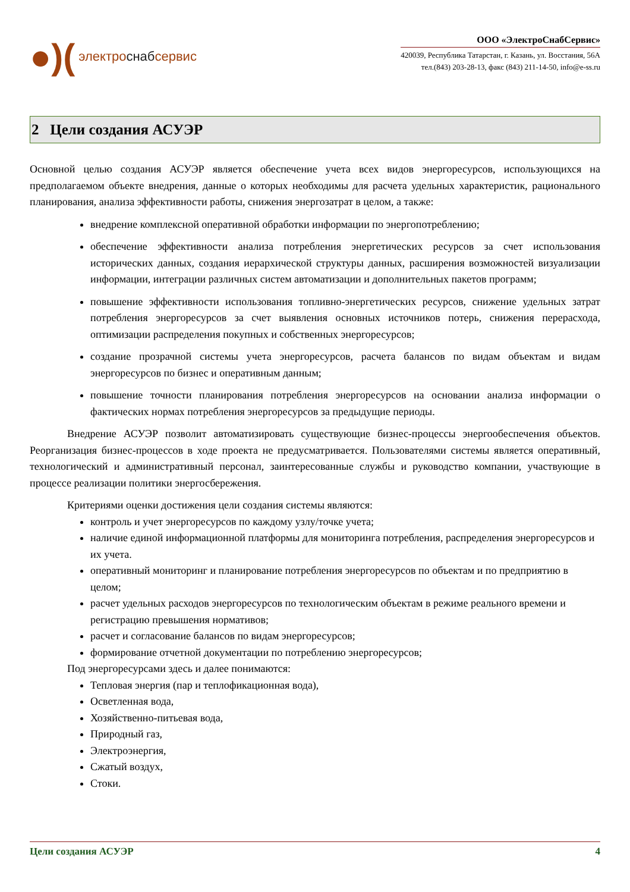●)(электро снаб сервис
ООО «ЭлектроСнабСервис»
420039, Республика Татарстан, г. Казань, ул. Восстания, 56А
тел.(843) 203-28-13, факс (843) 211-14-50, info@e-ss.ru
2 Цели создания АСУЭР
Основной целью создания АСУЭР является обеспечение учета всех видов энергоресурсов, использующихся на предполагаемом объекте внедрения, данные о которых необходимы для расчета удельных характеристик, рационального планирования, анализа эффективности работы, снижения энергозатрат в целом, а также:
внедрение комплексной оперативной обработки информации по энергопотреблению;
обеспечение эффективности анализа потребления энергетических ресурсов за счет использования исторических данных, создания иерархической структуры данных, расширения возможностей визуализации информации, интеграции различных систем автоматизации и дополнительных пакетов программ;
повышение эффективности использования топливно-энергетических ресурсов, снижение удельных затрат потребления энергоресурсов за счет выявления основных источников потерь, снижения перерасхода, оптимизации распределения покупных и собственных энергоресурсов;
создание прозрачной системы учета энергоресурсов, расчета балансов по видам объектам и видам энергоресурсов по бизнес и оперативным данным;
повышение точности планирования потребления энергоресурсов на основании анализа информации о фактических нормах потребления энергоресурсов за предыдущие периоды.
Внедрение АСУЭР позволит автоматизировать существующие бизнес-процессы энергообеспечения объектов. Реорганизация бизнес-процессов в ходе проекта не предусматривается. Пользователями системы является оперативный, технологический и административный персонал, заинтересованные службы и руководство компании, участвующие в процессе реализации политики энергосбережения.
Критериями оценки достижения цели создания системы являются:
контроль и учет энергоресурсов по каждому узлу/точке учета;
наличие единой информационной платформы для мониторинга потребления, распределения энергоресурсов и их учета.
оперативный мониторинг и планирование потребления энергоресурсов по объектам и по предприятию в целом;
расчет удельных расходов энергоресурсов по технологическим объектам в режиме реального времени и регистрацию превышения нормативов;
расчет и согласование балансов по видам энергоресурсов;
формирование отчетной документации по потреблению энергоресурсов;
Под энергоресурсами здесь и далее понимаются:
Тепловая энергия (пар и теплофикационная вода),
Осветленная вода,
Хозяйственно-питьевая вода,
Природный газ,
Электроэнергия,
Сжатый воздух,
Стоки.
Цели создания АСУЭР 4